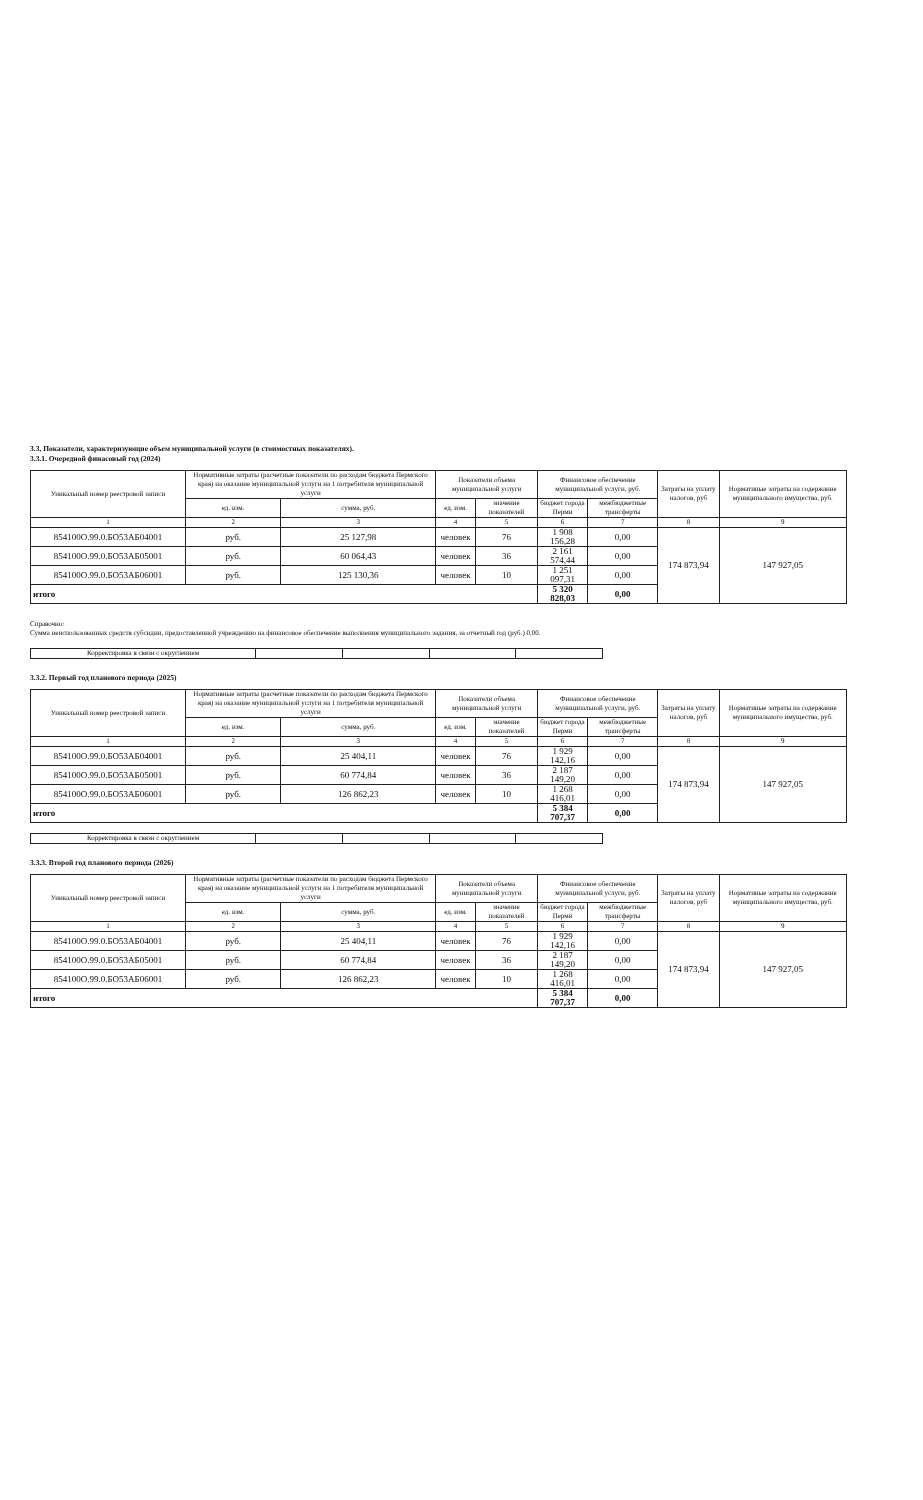3.3, Показатели, характеризующие объем муниципальной услуги (в стоимостных показателях).
3.3.1. Очередной финасовый год (2024)
| Уникальный номер реестровой записи | Нормативные затраты (расчетные показатели по расходам бюджета Пермского края) на оказание муниципальной услуги на 1 потребителя муниципальной услуги | | Показатели объема муниципальной услуги | | Финансовое обеспечение муниципальной услуги, руб. | | Затраты на уплату налогов, руб | Норматиные затраты на содержание муниципального имущества, руб. |
| --- | --- | --- | --- | --- | --- | --- | --- | --- |
| | ед. изм. | сумма, руб. | ед. изм. | значение показателей | бюджет города Перми | межбюджетные трансферты | | |
| 1 | 2 | 3 | 4 | 5 | 6 | 7 | 8 | 9 |
| 854100О.99.0.БО53АБ04001 | руб. | 25 127,98 | человек | 76 | 1 908 156,28 | 0,00 | 174 873,94 | 147 927,05 |
| 854100О.99.0.БО53АБ05001 | руб. | 60 064,43 | человек | 36 | 2 161 574,44 | 0,00 | | |
| 854100О.99.0.БО53АБ06001 | руб. | 125 130,36 | человек | 10 | 1 251 097,31 | 0,00 | | |
| итого | | | | | 5 320 828,03 | 0,00 | | |
Справочно:
Сумма неиспользованных средств субсидии, предоставленной учреждению на финансовое обеспечение выполнения муниципального задания, за отчетный год (руб.) 0,00.
| Корректировка в связи с округлением | | | | |
3.3.2. Первый год планового периода (2025)
| Уникальный номер реестровой записи | Нормативные затраты (расчетные показатели по расходам бюджета Пермского края) на оказание муниципальной услуги на 1 потребителя муниципальной услуги | | Показатели объема муниципальной услуги | | Финансовое обеспечение муниципальной услуги, руб. | | Затраты на уплату налогов, руб | Норматиные затраты на содержание муниципального имущества, руб. |
| --- | --- | --- | --- | --- | --- | --- | --- | --- |
| | ед. изм. | сумма, руб. | ед. изм. | значение показателей | бюджет города Перми | межбюджетные трансферты | | |
| 1 | 2 | 3 | 4 | 5 | 6 | 7 | 8 | 9 |
| 854100О.99.0.БО53АБ04001 | руб. | 25 404,11 | человек | 76 | 1 929 142,16 | 0,00 | 174 873,94 | 147 927,05 |
| 854100О.99.0.БО53АБ05001 | руб. | 60 774,84 | человек | 36 | 2 187 149,20 | 0,00 | | |
| 854100О.99.0.БО53АБ06001 | руб. | 126 862,23 | человек | 10 | 1 268 416,01 | 0,00 | | |
| итого | | | | | 5 384 707,37 | 0,00 | | |
| Корректировка в связи с округлением | | | | |
3.3.3. Второй год планового периода (2026)
| Уникальный номер реестровой записи | Нормативные затраты (расчетные показатели по расходам бюджета Пермского края) на оказание муниципальной услуги на 1 потребителя муниципальной услуги | | Показатели объема муниципальной услуги | | Финансовое обеспечение муниципальной услуги, руб. | | Затраты на уплату налогов, руб | Норматиные затраты на содержание муниципального имущества, руб. |
| --- | --- | --- | --- | --- | --- | --- | --- | --- |
| | ед. изм. | сумма, руб. | ед. изм. | значение показателей | бюджет города Перми | межбюджетные трансферты | | |
| 1 | 2 | 3 | 4 | 5 | 6 | 7 | 8 | 9 |
| 854100О.99.0.БО53АБ04001 | руб. | 25 404,11 | человек | 76 | 1 929 142,16 | 0,00 | 174 873,94 | 147 927,05 |
| 854100О.99.0.БО53АБ05001 | руб. | 60 774,84 | человек | 36 | 2 187 149,20 | 0,00 | | |
| 854100О.99.0.БО53АБ06001 | руб. | 126 862,23 | человек | 10 | 1 268 416,01 | 0,00 | | |
| итого | | | | | 5 384 707,37 | 0,00 | | |